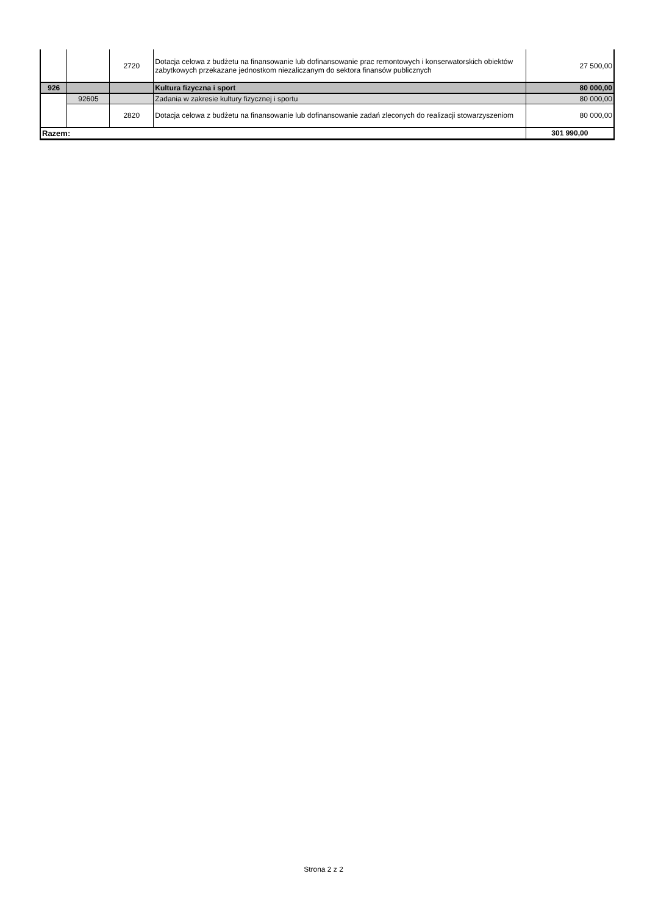| | | 2720 | Dotacja celowa z budżetu na finansowanie lub dofinansowanie prac remontowych i konserwatorskich obiektów zabytkowych przekazane jednostkom niezaliczanym do sektora finansów publicznych | 27 500,00 |
| 926 | | | Kultura fizyczna i sport | 80 000,00 |
| | 92605 | | Zadania w zakresie kultury fizycznej i sportu | 80 000,00 |
| | | 2820 | Dotacja celowa z budżetu na finansowanie lub dofinansowanie zadań zleconych do realizacji stowarzyszeniom | 80 000,00 |
| Razem: | | | | 301 990,00 |
Strona 2 z 2